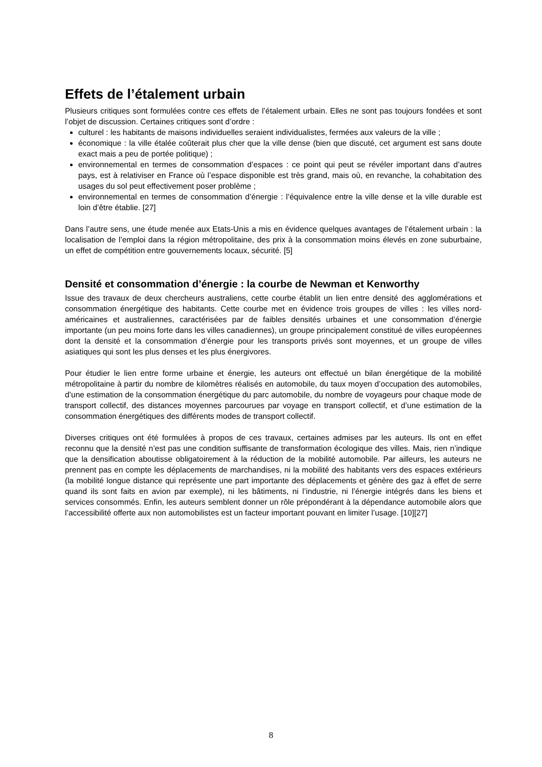Effets de l’étalement urbain
Plusieurs critiques sont formulées contre ces effets de l’étalement urbain. Elles ne sont pas toujours fondées et sont l’objet de discussion. Certaines critiques sont d’ordre :
culturel : les habitants de maisons individuelles seraient individualistes, fermées aux valeurs de la ville ;
économique : la ville étalée coûterait plus cher que la ville dense (bien que discuté, cet argument est sans doute exact mais a peu de portée politique) ;
environnemental en termes de consommation d’espaces : ce point qui peut se révéler important dans d’autres pays, est à relativiser en France où l’espace disponible est très grand, mais où, en revanche, la cohabitation des usages du sol peut effectivement poser problème ;
environnemental en termes de consommation d’énergie : l’équivalence entre la ville dense et la ville durable est loin d’être établie. [27]
Dans l’autre sens, une étude menée aux Etats-Unis a mis en évidence quelques avantages de l’étalement urbain : la localisation de l’emploi dans la région métropolitaine, des prix à la consommation moins élevés en zone suburbaine, un effet de compétition entre gouvernements locaux, sécurité. [5]
Densité et consommation d’énergie : la courbe de Newman et Kenworthy
Issue des travaux de deux chercheurs australiens, cette courbe établit un lien entre densité des agglomérations et consommation énergétique des habitants. Cette courbe met en évidence trois groupes de villes : les villes nord-américaines et australiennes, caractérisées par de faibles densités urbaines et une consommation d’énergie importante (un peu moins forte dans les villes canadiennes), un groupe principalement constitué de villes européennes dont la densité et la consommation d’énergie pour les transports privés sont moyennes, et un groupe de villes asiatiques qui sont les plus denses et les plus énergivores.
Pour étudier le lien entre forme urbaine et énergie, les auteurs ont effectué un bilan énergétique de la mobilité métropolitaine à partir du nombre de kilomètres réalisés en automobile, du taux moyen d’occupation des automobiles, d’une estimation de la consommation énergétique du parc automobile, du nombre de voyageurs pour chaque mode de transport collectif, des distances moyennes parcourues par voyage en transport collectif, et d’une estimation de la consommation énergétiques des différents modes de transport collectif.
Diverses critiques ont été formulées à propos de ces travaux, certaines admises par les auteurs. Ils ont en effet reconnu que la densité n’est pas une condition suffisante de transformation écologique des villes. Mais, rien n’indique que la densification aboutisse obligatoirement à la réduction de la mobilité automobile. Par ailleurs, les auteurs ne prennent pas en compte les déplacements de marchandises, ni la mobilité des habitants vers des espaces extérieurs (la mobilité longue distance qui représente une part importante des déplacements et génère des gaz à effet de serre quand ils sont faits en avion par exemple), ni les bâtiments, ni l’industrie, ni l’énergie intégrés dans les biens et services consommés. Enfin, les auteurs semblent donner un rôle prépondérant à la dépendance automobile alors que l’accessibilité offerte aux non automobilistes est un facteur important pouvant en limiter l’usage. [10][27]
8